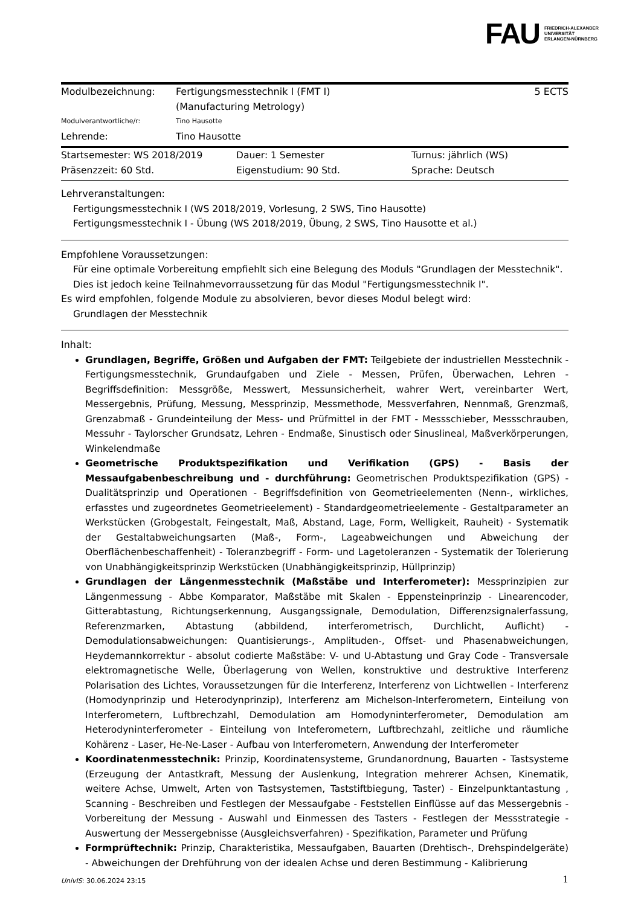FAU FRIEDRICH-ALEXANDER
UNIVERSITÄT
ERLANGEN-NÜRNBERG
Modulbezeichnung: Fertigungsmesstechnik I (FMT I)
(Manufacturing Metrology)
5 ECTS
Modulverantwortliche/r: Tino Hausotte
Lehrende: Tino Hausotte
Startsemester: WS 2018/2019
Präsenzzeit: 60 Std.
Dauer: 1 Semester
Eigenstudium: 90 Std.
Turnus: jährlich (WS)
Sprache: Deutsch
Lehrveranstaltungen:
Fertigungsmesstechnik I (WS 2018/2019, Vorlesung, 2 SWS, Tino Hausotte)
Fertigungsmesstechnik I - Übung (WS 2018/2019, Übung, 2 SWS, Tino Hausotte et al.)
Empfohlene Voraussetzungen:
Für eine optimale Vorbereitung empfiehlt sich eine Belegung des Moduls "Grundlagen der Messtechnik". Dies ist jedoch keine Teilnahmevorraussetzung für das Modul "Fertigungsmesstechnik I".
Es wird empfohlen, folgende Module zu absolvieren, bevor dieses Modul belegt wird:
Grundlagen der Messtechnik
Inhalt:
Grundlagen, Begriffe, Größen und Aufgaben der FMT: Teilgebiete der industriellen Messtechnik - Fertigungsmesstechnik, Grundaufgaben und Ziele - Messen, Prüfen, Überwachen, Lehren - Begriffsdefinition: Messgröße, Messwert, Messunsicherheit, wahrer Wert, vereinbarter Wert, Messergebnis, Prüfung, Messung, Messprinzip, Messmethode, Messverfahren, Nennmaß, Grenzmaß, Grenzabmaß - Grundeinteilung der Mess- und Prüfmittel in der FMT - Messschieber, Messschrauben, Messuhr - Taylorscher Grundsatz, Lehren - Endmaße, Sinustisch oder Sinuslineal, Maßverkörperungen, Winkelendmaße
Geometrische Produktspezifikation und Verifikation (GPS) - Basis der Messaufgabenbeschreibung und - durchführung: Geometrischen Produktspezifikation (GPS) - Dualitätsprinzip und Operationen - Begriffsdefinition von Geometrieelementen (Nenn-, wirkliches, erfasstes und zugeordnetes Geometrieelement) - Standardgeometrieelemente - Gestaltparameter an Werkstücken (Grobgestalt, Feingestalt, Maß, Abstand, Lage, Form, Welligkeit, Rauheit) - Systematik der Gestaltabweichungsarten (Maß-, Form-, Lageabweichungen und Abweichung der Oberflächenbeschaffenheit) - Toleranzbegriff - Form- und Lagetoleranzen - Systematik der Tolerierung von Unabhängigkeitsprinzip Werkstücken (Unabhängigkeitsprinzip, Hüllprinzip)
Grundlagen der Längenmesstechnik (Maßstäbe und Interferometer): Messprinzipien zur Längenmessung - Abbe Komparator, Maßstäbe mit Skalen - Eppensteinprinzip - Linearencoder, Gitterabtastung, Richtungserkennung, Ausgangssignale, Demodulation, Differenzsignalerfassung, Referenzmarken, Abtastung (abbildend, interferometrisch, Durchlicht, Auflicht) - Demodulationsabweichungen: Quantisierungs-, Amplituden-, Offset- und Phasenabweichungen, Heydemannkorrektur - absolut codierte Maßstäbe: V- und U-Abtastung und Gray Code - Transversale elektromagnetische Welle, Überlagerung von Wellen, konstruktive und destruktive Interferenz Polarisation des Lichtes, Voraussetzungen für die Interferenz, Interferenz von Lichtwellen - Interferenz (Homodynprinzip und Heterodynprinzip), Interferenz am Michelson-Interferometern, Einteilung von Interferometern, Luftbrechzahl, Demodulation am Homodyninterferometer, Demodulation am Heterodyninterferometer - Einteilung von Inteferometern, Luftbrechzahl, zeitliche und räumliche Kohärenz - Laser, He-Ne-Laser - Aufbau von Interferometern, Anwendung der Interferometer
Koordinatenmesstechnik: Prinzip, Koordinatensysteme, Grundanordnung, Bauarten - Tastsysteme (Erzeugung der Antastkraft, Messung der Auslenkung, Integration mehrerer Achsen, Kinematik, weitere Achse, Umwelt, Arten von Tastsystemen, Taststiftbiegung, Taster) - Einzelpunktantastung , Scanning - Beschreiben und Festlegen der Messaufgabe - Feststellen Einflüsse auf das Messergebnis - Vorbereitung der Messung - Auswahl und Einmessen des Tasters - Festlegen der Messstrategie - Auswertung der Messergebnisse (Ausgleichsverfahren) - Spezifikation, Parameter und Prüfung
Formprüftechnik: Prinzip, Charakteristika, Messaufgaben, Bauarten (Drehtisch-, Drehspindelgeräte) - Abweichungen der Drehführung von der idealen Achse und deren Bestimmung - Kalibrierung
UnivIS: 30.06.2024 23:15 1